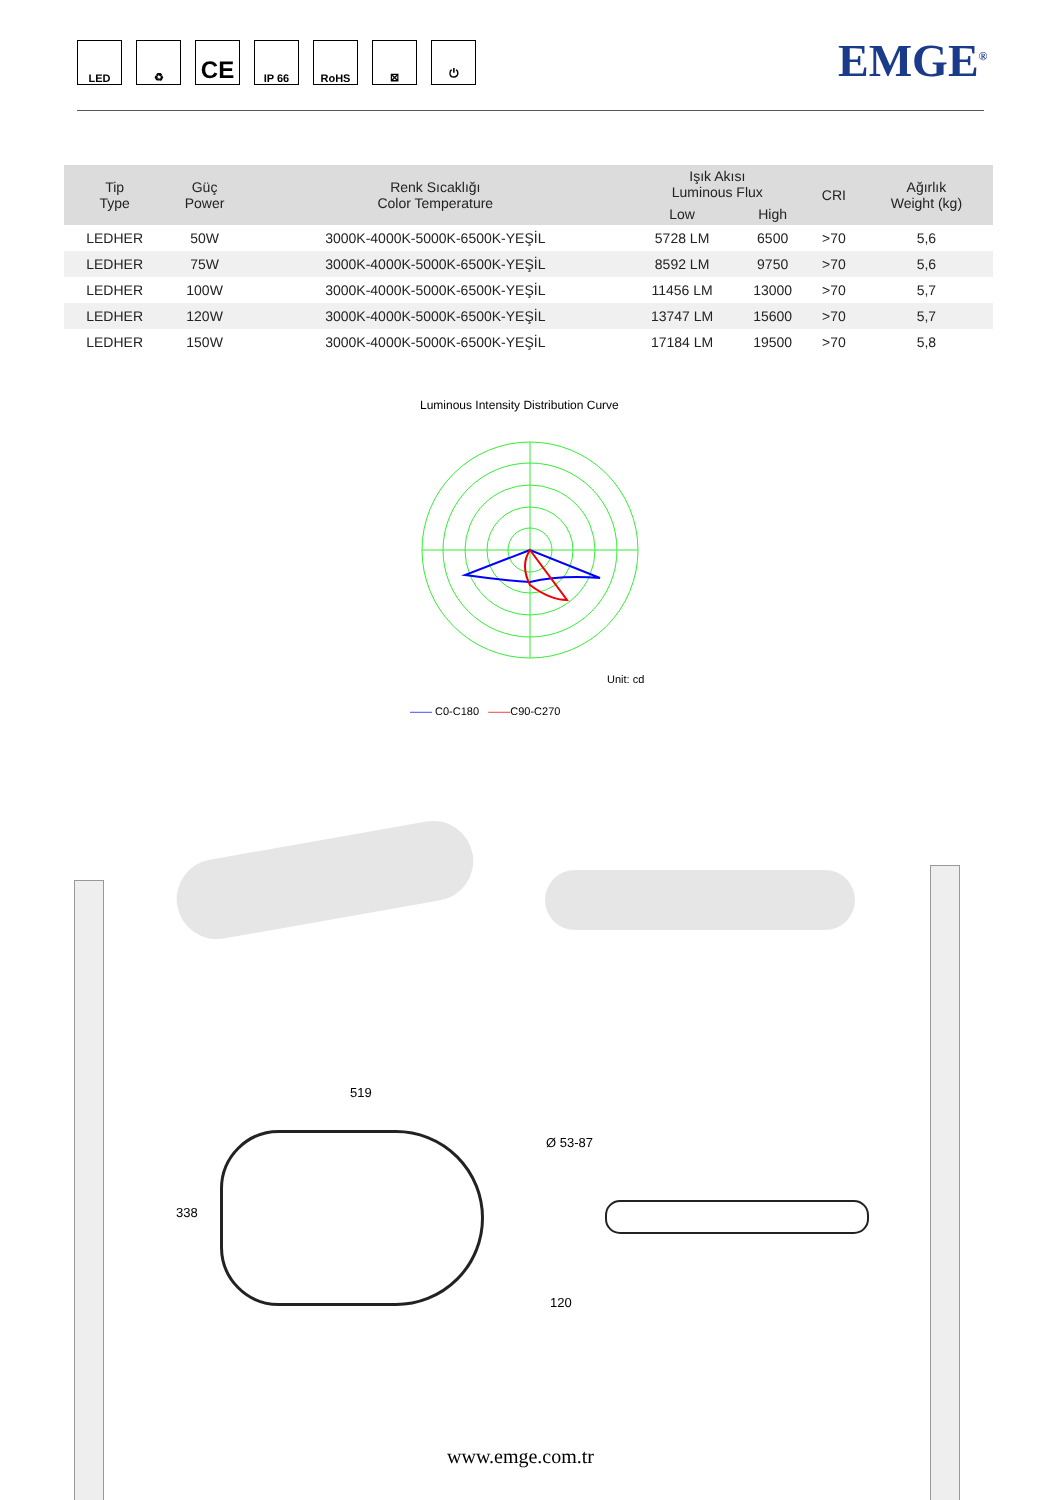LED ♻
CE
IP 66 RoHS ⊠ ⏻
EMGE<sup>®</sup>
| Tip Type | Güç Power | Renk Sıcaklığı Color Temperature | Işık Akısı Luminous Flux | | CRI | Ağırlık Weight (kg) |
| --- | --- | --- | --- | --- | --- | --- |
| | | | Low | High | | |
| LEDHER | 50W | 3000K-4000K-5000K-6500K-YEŞİL | 5728 LM | 6500 | >70 | 5,6 |
| LEDHER | 75W | 3000K-4000K-5000K-6500K-YEŞİL | 8592 LM | 9750 | >70 | 5,6 |
| LEDHER | 100W | 3000K-4000K-5000K-6500K-YEŞİL | 11456 LM | 13000 | >70 | 5,7 |
| LEDHER | 120W | 3000K-4000K-5000K-6500K-YEŞİL | 13747 LM | 15600 | >70 | 5,7 |
| LEDHER | 150W | 3000K-4000K-5000K-6500K-YEŞİL | 17184 LM | 19500 | >70 | 5,8 |
Luminous Intensity Distribution Curve
Unit: cd
—— C0-C180 ——C90-C270
519
338
Ø 53-87
120
www.emge.com.tr